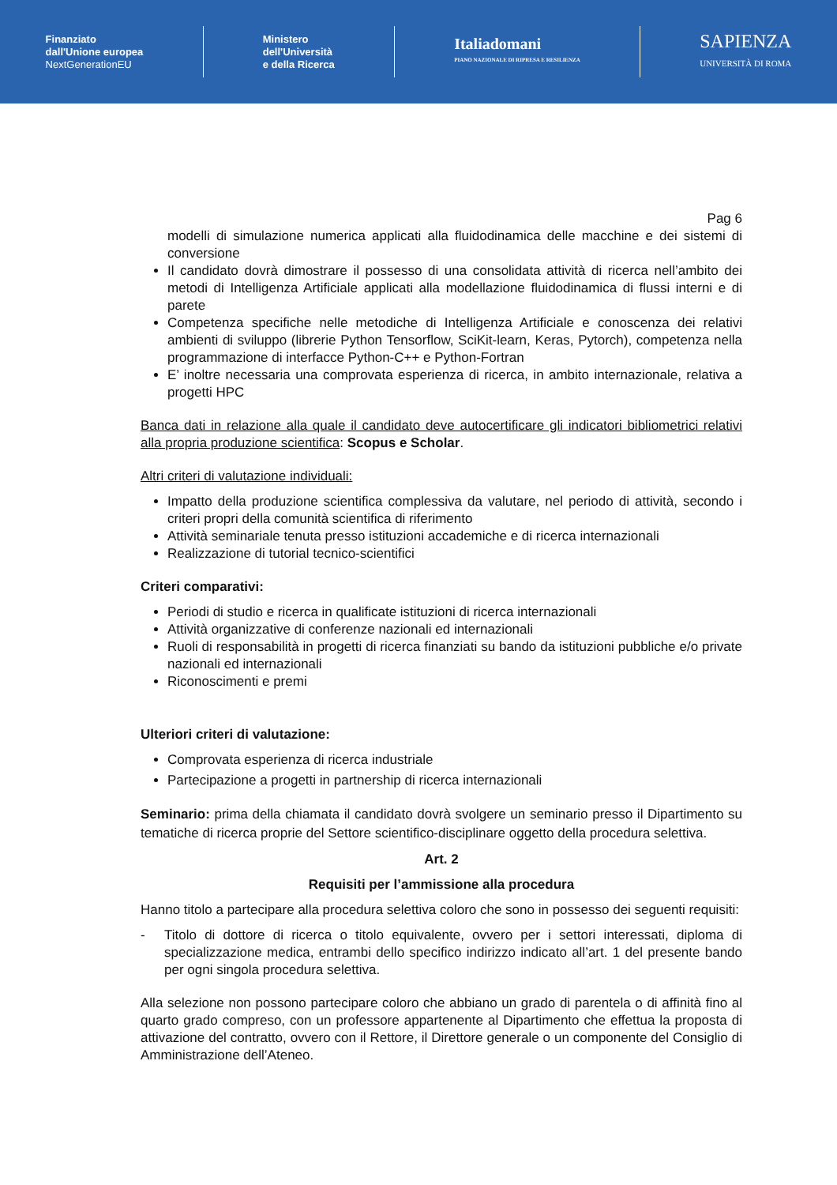Finanziato
dall'Unione europea
NextGenerationEU
Ministero
dell'Università
e della Ricerca
Italiadomani
PIANO NAZIONALE DI RIPRESA E RESILIENZA
SAPIENZA
UNIVERSITÀ DI ROMA
Pag 6
modelli di simulazione numerica applicati alla fluidodinamica delle macchine e dei sistemi di conversione
Il candidato dovrà dimostrare il possesso di una consolidata attività di ricerca nell’ambito dei metodi di Intelligenza Artificiale applicati alla modellazione fluidodinamica di flussi interni e di parete
Competenza specifiche nelle metodiche di Intelligenza Artificiale e conoscenza dei relativi ambienti di sviluppo (librerie Python Tensorflow, SciKit-learn, Keras, Pytorch), competenza nella programmazione di interfacce Python-C++ e Python-Fortran
E’ inoltre necessaria una comprovata esperienza di ricerca, in ambito internazionale, relativa a progetti HPC
Banca dati in relazione alla quale il candidato deve autocertificare gli indicatori bibliometrici relativi alla propria produzione scientifica: Scopus e Scholar.
Altri criteri di valutazione individuali:
Impatto della produzione scientifica complessiva da valutare, nel periodo di attività, secondo i criteri propri della comunità scientifica di riferimento
Attività seminariale tenuta presso istituzioni accademiche e di ricerca internazionali
Realizzazione di tutorial tecnico-scientifici
Criteri comparativi:
Periodi di studio e ricerca in qualificate istituzioni di ricerca internazionali
Attività organizzative di conferenze nazionali ed internazionali
Ruoli di responsabilità in progetti di ricerca finanziati su bando da istituzioni pubbliche e/o private nazionali ed internazionali
Riconoscimenti e premi
Ulteriori criteri di valutazione:
Comprovata esperienza di ricerca industriale
Partecipazione a progetti in partnership di ricerca internazionali
Seminario: prima della chiamata il candidato dovrà svolgere un seminario presso il Dipartimento su tematiche di ricerca proprie del Settore scientifico-disciplinare oggetto della procedura selettiva.
Art. 2
Requisiti per l’ammissione alla procedura
Hanno titolo a partecipare alla procedura selettiva coloro che sono in possesso dei seguenti requisiti:
- Titolo di dottore di ricerca o titolo equivalente, ovvero per i settori interessati, diploma di specializzazione medica, entrambi dello specifico indirizzo indicato all’art. 1 del presente bando per ogni singola procedura selettiva.
Alla selezione non possono partecipare coloro che abbiano un grado di parentela o di affinità fino al quarto grado compreso, con un professore appartenente al Dipartimento che effettua la proposta di attivazione del contratto, ovvero con il Rettore, il Direttore generale o un componente del Consiglio di Amministrazione dell’Ateneo.